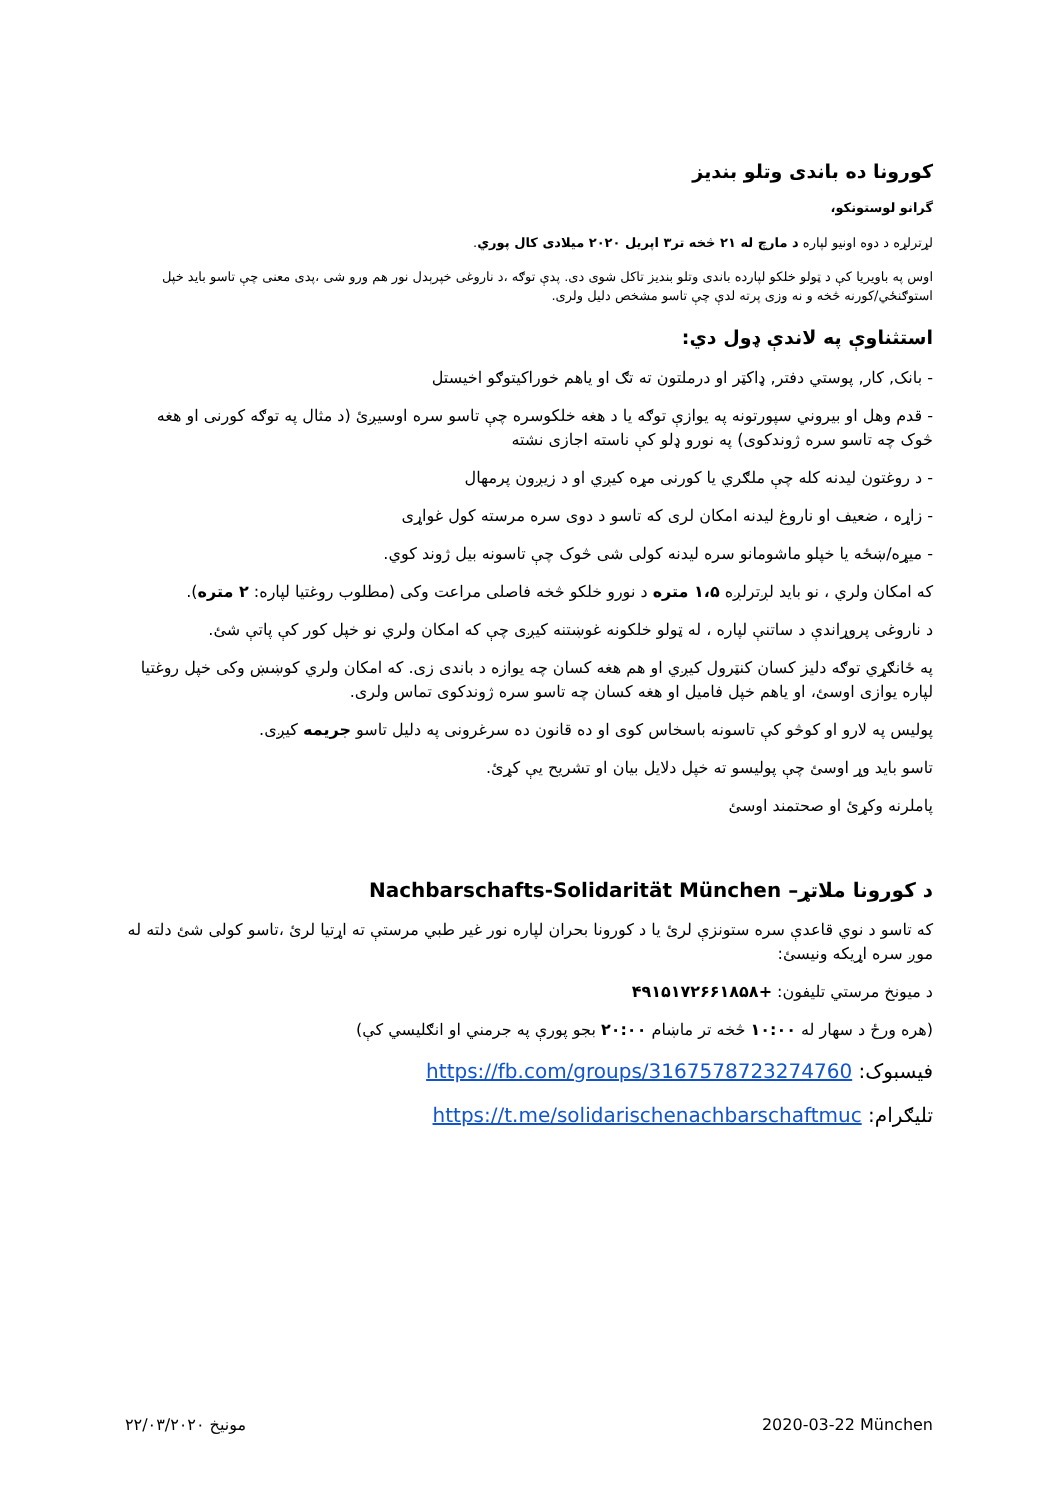کورونا ده باندی وتلو بندیز
گرانو لوستونکو،
لړترلړه د دوه اونیو لپاره د مارچ له ۲۱ څخه تر۳ اپریل ۲۰۲۰ میلادی کال پوري.
اوس په باویریا کې د ټولو خلکو لپارده باندی وتلو بندیز تاکل شوی دی. پدې توګه ،د ناروغی خپرېدل نور هم ورو شی ،پدی معنی چې تاسو باید خپل استوګنځي/کورنه څخه و نه وزی پرته لدې چې تاسو مشخص دلیل ولری.
استثناوې په لاندې ډول دي:
- بانک, کار, پوستي دفتر, ډاکټر او درملتون ته تګ او یاهم خوراکیتوګو اخیستل
- قدم وهل او بیروني سپورتونه په یوازې توګه یا د هغه خلکوسره چې تاسو سره اوسیږئ (د مثال په توګه کورنی او هغه څوک چه تاسو سره ژوندکوی) په نورو ډلو کې ناسته اجازی نشته
- د روغتون لیدنه کله چې ملګري یا کورنی مړه کیږي او د زیږون پرمهال
- زاړه ، ضعیف او ناروغ لیدنه امکان لری که تاسو د دوی سره مرسته کول غواړی
- میړه/ښځه یا خپلو ماشومانو سره لیدنه کولی شی څوک چې تاسونه بیل ژوند کوي.
که امکان ولري ، نو باید لږترلږه ۱،۵ متره د نورو خلکو څخه فاصلی مراعت وکی (مطلوب روغتیا لپاره: ۲ متره).
د ناروغی پروړاندې د ساتنې لپاره ، له ټولو خلکونه غوښتنه کیږی چې که امکان ولري نو خپل کور کې پاتې شئ.
په ځانګړي توګه دلیز کسان کنټرول کیږي او هم هغه کسان چه یوازه د باندی زی. که امکان ولري کوښښ وکی خپل روغتیا لپاره یوازی اوسئ، او یاهم خپل فامیل او هغه کسان چه تاسو سره ژوندکوی تماس ولری.
پولیس په لارو او کوڅو کې تاسونه باسخاس کوی او ده قانون ده سرغرونی په دلیل تاسو جریمه کیږی.
تاسو باید وړ اوسئ چې پولیسو ته خپل دلایل بیان او تشریح یې کړئ.
پاملرنه وکړئ او صحتمند اوسئ
د کورونا ملاتړ– Nachbarschafts-Solidarität München
که تاسو د نوي قاعدې سره ستونزې لرئ یا د کورونا بحران لپاره نور غیر طبي مرستې ته اړتیا لرئ ،تاسو کولی شئ دلته له موږ سره اړیکه ونیسئ:
د میونخ مرستي تلیفون: +۴۹۱۵۱۷۲۶۶۱۸۵۸
(هره ورځ د سهار له ۱۰:۰۰ څخه تر ماښام ۲۰:۰۰ بجو پورې په جرمني او انګلیسي کې)
فیسبوک: https://fb.com/groups/3167578723274760
تلیګرام: https://t.me/solidarischenachbarschaftmuc
مونیخ ۲۲/۰۳/۲۰۲۰ 2020-03-22 München